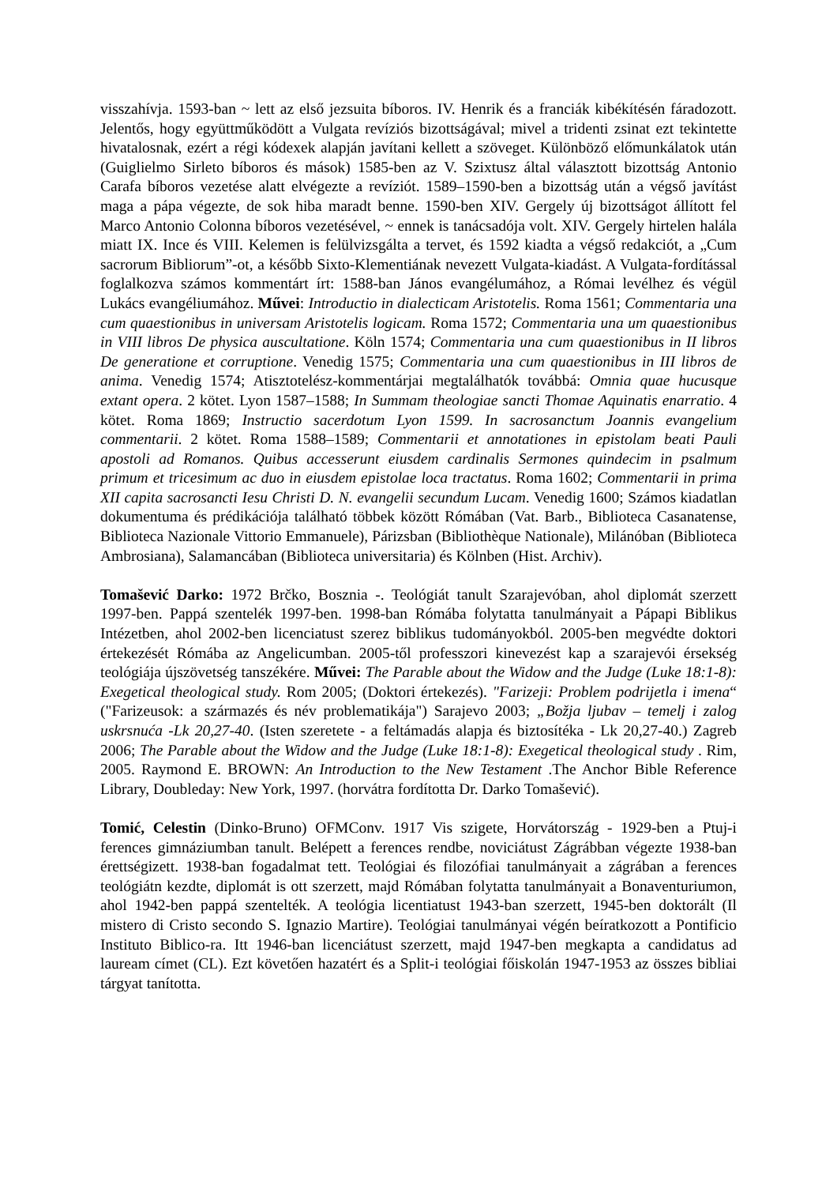visszahívja. 1593-ban ~ lett az első jezsuita bíboros. IV. Henrik és a franciák kibékítésén fáradozott. Jelentős, hogy együttműködött a Vulgata revíziós bizottságával; mivel a tridenti zsinat ezt tekintette hivatalosnak, ezért a régi kódexek alapján javítani kellett a szöveget. Különböző előmunkálatok után (Guiglielmo Sirleto bíboros és mások) 1585-ben az V. Szixtusz által választott bizottság Antonio Carafa bíboros vezetése alatt elvégezte a revíziót. 1589–1590-ben a bizottság után a végső javítást maga a pápa végezte, de sok hiba maradt benne. 1590-ben XIV. Gergely új bizottságot állított fel Marco Antonio Colonna bíboros vezetésével, ~ ennek is tanácsadója volt. XIV. Gergely hirtelen halála miatt IX. Ince és VIII. Kelemen is felülvizsgálta a tervet, és 1592 kiadta a végső redakciót, a „Cum sacrorum Bibliorum”-ot, a később Sixto-Klementiának nevezett Vulgata-kiadást. A Vulgata-fordítással foglalkozva számos kommentárt írt: 1588-ban János evangélumához, a Római levélhez és végül Lukács evangéliumához. Művei: Introductio in dialecticam Aristotelis. Roma 1561; Commentaria una cum quaestionibus in universam Aristotelis logicam. Roma 1572; Commentaria una um quaestionibus in VIII libros De physica auscultatione. Köln 1574; Commentaria una cum quaestionibus in II libros De generatione et corruptione. Venedig 1575; Commentaria una cum quaestionibus in III libros de anima. Venedig 1574; Atisztotelész-kommentárjai megtalálhatók továbbá: Omnia quae hucusque extant opera. 2 kötet. Lyon 1587–1588; In Summam theologiae sancti Thomae Aquinatis enarratio. 4 kötet. Roma 1869; Instructio sacerdotum Lyon 1599. In sacrosanctum Joannis evangelium commentarii. 2 kötet. Roma 1588–1589; Commentarii et annotationes in epistolam beati Pauli apostoli ad Romanos. Quibus accesserunt eiusdem cardinalis Sermones quindecim in psalmum primum et tricesimum ac duo in eiusdem epistolae loca tractatus. Roma 1602; Commentarii in prima XII capita sacrosancti Iesu Christi D. N. evangelii secundum Lucam. Venedig 1600; Számos kiadatlan dokumentuma és prédikációja található többek között Rómában (Vat. Barb., Biblioteca Casanatense, Biblioteca Nazionale Vittorio Emmanuele), Párizsban (Bibliothèque Nationale), Milánóban (Biblioteca Ambrosiana), Salamancában (Biblioteca universitaria) és Kölnben (Hist. Archiv).
Tomašević Darko: 1972 Brčko, Bosznia -. Teológiát tanult Szarajevóban, ahol diplomát szerzett 1997-ben. Pappá szentelék 1997-ben. 1998-ban Rómába folytatta tanulmányait a Pápapi Biblikus Intézetben, ahol 2002-ben licenciatust szerez biblikus tudományokból. 2005-ben megvédte doktori értekezését Rómába az Angelicumban. 2005-től professzori kinevezést kap a szarajevói érsekség teológiája újszövetség tanszékére. Művei: The Parable about the Widow and the Judge (Luke 18:1-8): Exegetical theological study. Rom 2005; (Doktori értekezés). "Farizeji: Problem podrijetla i imena“ ("Farizeusok: a származés és név problematikája") Sarajevo 2003; „Božja ljubav – temelj i zalog uskrsnuća -Lk 20,27-40. (Isten szeretete - a feltámadás alapja és biztosítéka - Lk 20,27-40.) Zagreb 2006; The Parable about the Widow and the Judge (Luke 18:1-8): Exegetical theological study . Rim, 2005. Raymond E. BROWN: An Introduction to the New Testament .The Anchor Bible Reference Library, Doubleday: New York, 1997. (horvátra fordította Dr. Darko Tomašević).
Tomić, Celestin (Dinko-Bruno) OFMConv. 1917 Vis szigete, Horvátország - 1929-ben a Ptuj-i ferences gimnáziumban tanult. Belépett a ferences rendbe, noviciátust Zágrábban végezte 1938-ban érettségizett. 1938-ban fogadalmat tett. Teológiai és filozófiai tanulmányait a zágrában a ferences teológiátn kezdte, diplomát is ott szerzett, majd Rómában folytatta tanulmányait a Bonaventuriumon, ahol 1942-ben pappá szentelték. A teológia licentiatust 1943-ban szerzett, 1945-ben doktorált (Il mistero di Cristo secondo S. Ignazio Martire). Teológiai tanulmányai végén beíratkozott a Pontificio Instituto Biblico-ra. Itt 1946-ban licenciátust szerzett, majd 1947-ben megkapta a candidatus ad lauream címet (CL). Ezt követően hazatért és a Split-i teológiai főiskolán 1947-1953 az összes bibliai tárgyat tanította.